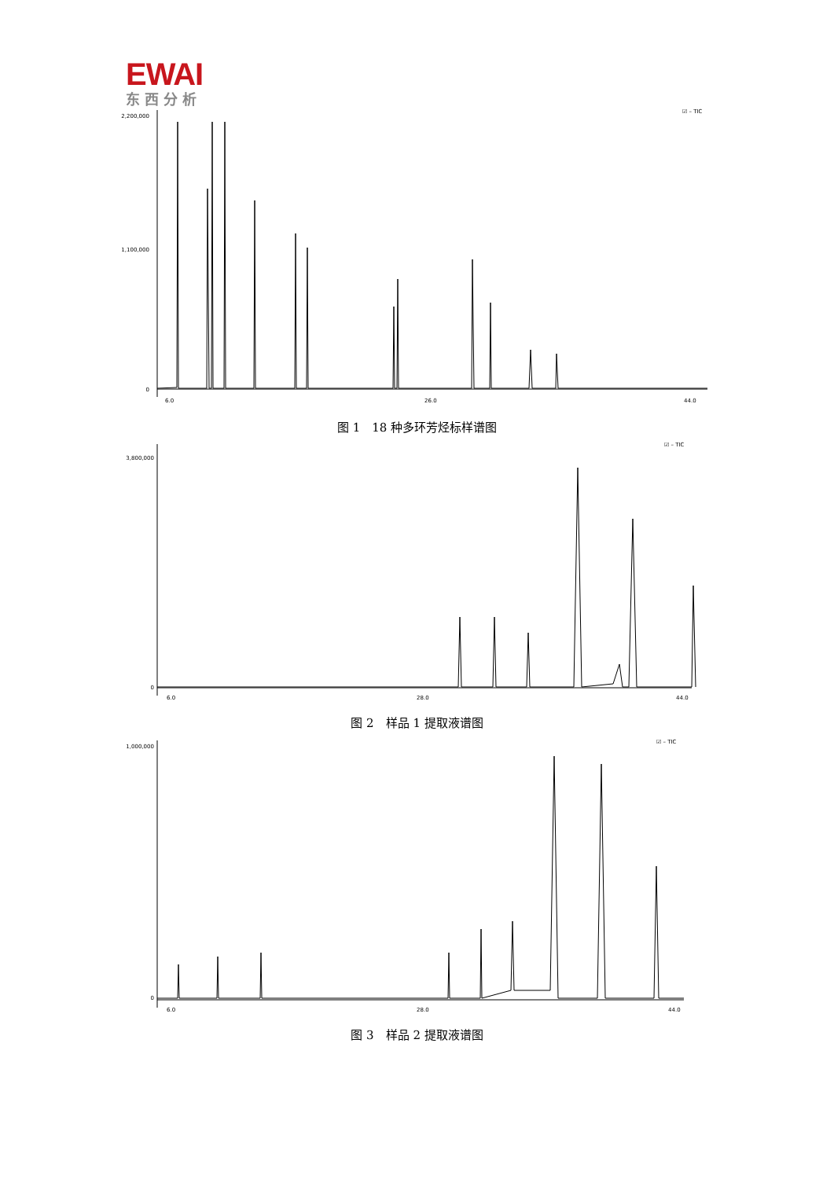EWAI
东西分析
2,200,000
1,100,000
0
6.0
26.0
44.0
☑ – TIC
图 1　18 种多环芳烃标样谱图
3,800,000
0
6.0
28.0
44.0
☑ – TIC
图 2　样品 1 提取液谱图
1,000,000
0
6.0
28.0
44.0
☑ – TIC
图 3　样品 2 提取液谱图